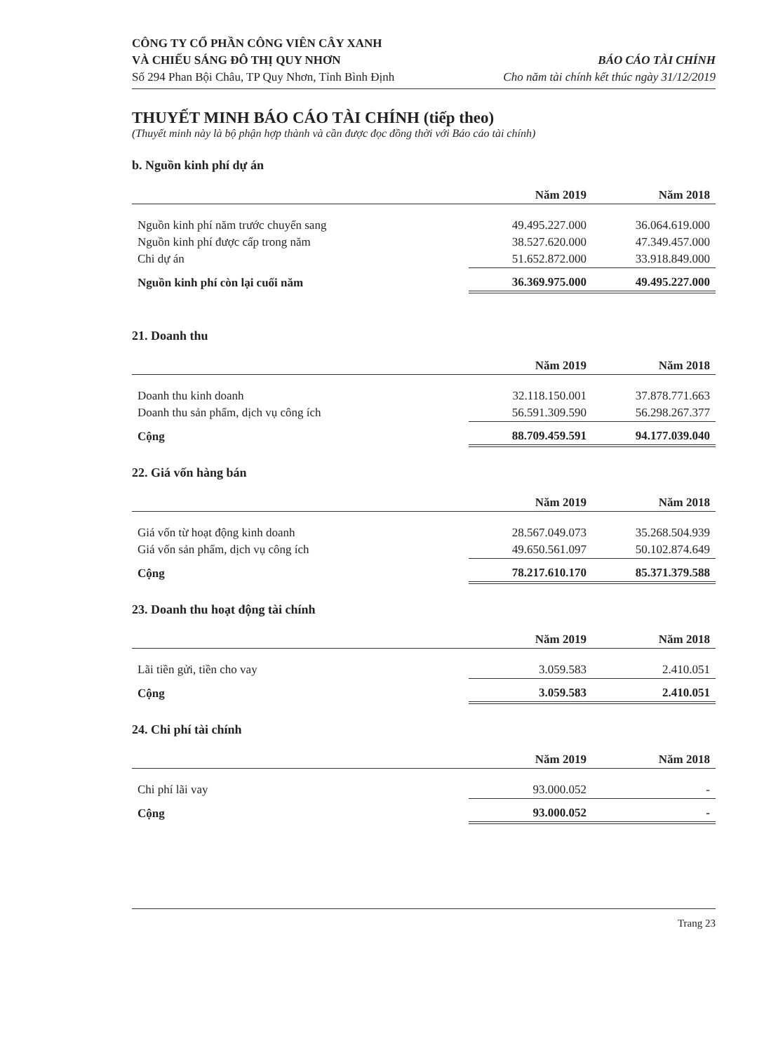CÔNG TY CỔ PHẦN CÔNG VIÊN CÂY XANH
VÀ CHIẾU SÁNG ĐÔ THỊ QUY NHƠN
Số 294 Phan Bội Châu, TP Quy Nhơn, Tỉnh Bình Định
BÁO CÁO TÀI CHÍNH
Cho năm tài chính kết thúc ngày 31/12/2019
THUYẾT MINH BÁO CÁO TÀI CHÍNH (tiếp theo)
(Thuyết minh này là bộ phận hợp thành và cần được đọc đồng thời với Báo cáo tài chính)
b. Nguồn kinh phí dự án
| | Năm 2019 | Năm 2018 |
| --- | --- | --- |
| Nguồn kinh phí năm trước chuyển sang | 49.495.227.000 | 36.064.619.000 |
| Nguồn kinh phí được cấp trong năm | 38.527.620.000 | 47.349.457.000 |
| Chi dự án | 51.652.872.000 | 33.918.849.000 |
| Nguồn kinh phí còn lại cuối năm | 36.369.975.000 | 49.495.227.000 |
21. Doanh thu
| | Năm 2019 | Năm 2018 |
| --- | --- | --- |
| Doanh thu kinh doanh | 32.118.150.001 | 37.878.771.663 |
| Doanh thu sản phẩm, dịch vụ công ích | 56.591.309.590 | 56.298.267.377 |
| Cộng | 88.709.459.591 | 94.177.039.040 |
22. Giá vốn hàng bán
| | Năm 2019 | Năm 2018 |
| --- | --- | --- |
| Giá vốn từ hoạt động kinh doanh | 28.567.049.073 | 35.268.504.939 |
| Giá vốn sản phẩm, dịch vụ công ích | 49.650.561.097 | 50.102.874.649 |
| Cộng | 78.217.610.170 | 85.371.379.588 |
23. Doanh thu hoạt động tài chính
| | Năm 2019 | Năm 2018 |
| --- | --- | --- |
| Lãi tiền gửi, tiền cho vay | 3.059.583 | 2.410.051 |
| Cộng | 3.059.583 | 2.410.051 |
24. Chi phí tài chính
| | Năm 2019 | Năm 2018 |
| --- | --- | --- |
| Chi phí lãi vay | 93.000.052 | - |
| Cộng | 93.000.052 | - |
Trang 23